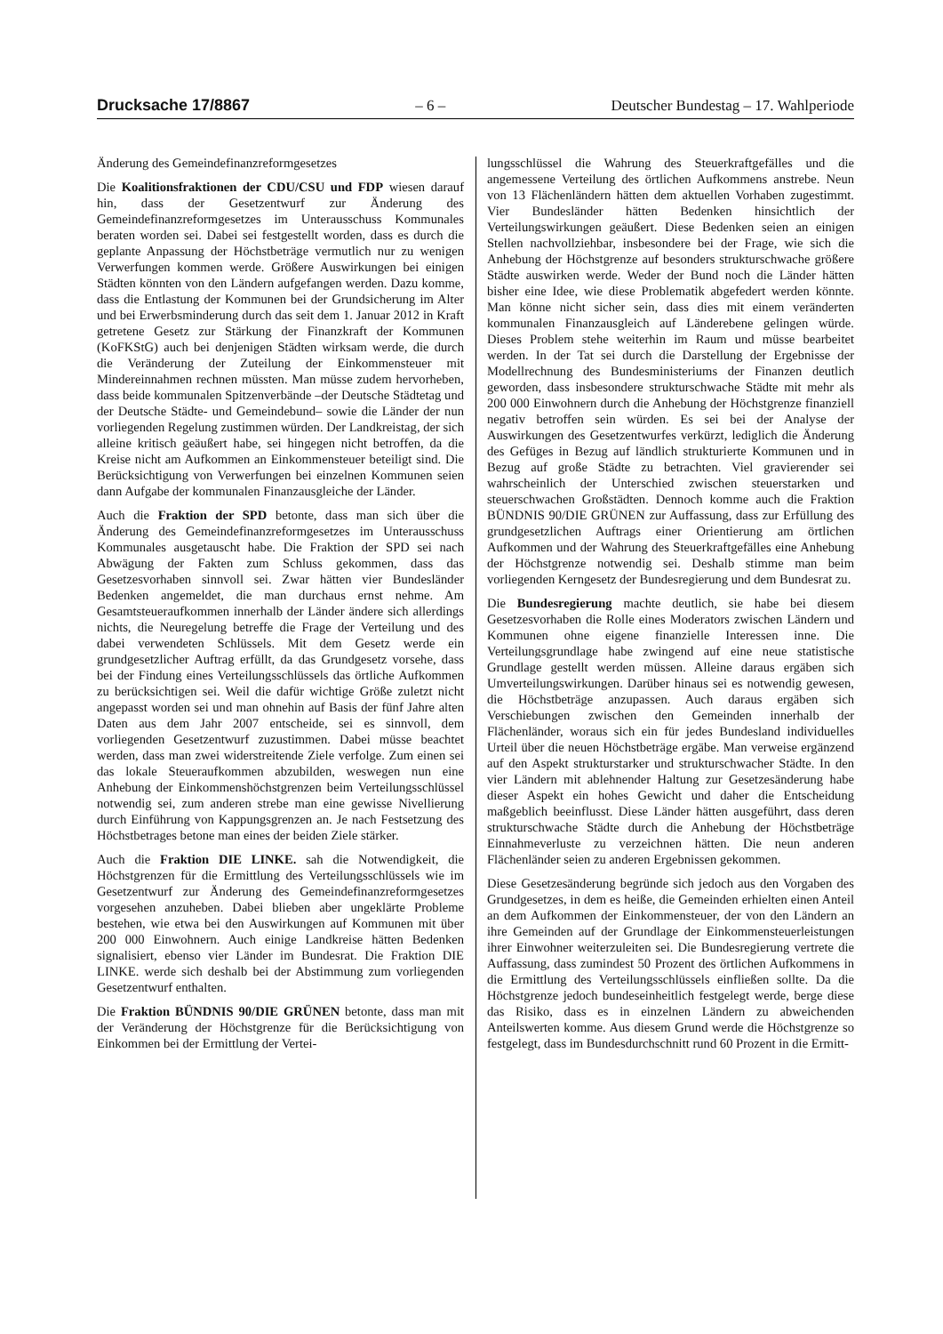Drucksache 17/8867 – 6 – Deutscher Bundestag – 17. Wahlperiode
Änderung des Gemeindefinanzreformgesetzes
Die Koalitionsfraktionen der CDU/CSU und FDP wiesen darauf hin, dass der Gesetzentwurf zur Änderung des Gemeindefinanzreformgesetzes im Unterausschuss Kommunales beraten worden sei. Dabei sei festgestellt worden, dass es durch die geplante Anpassung der Höchstbeträge vermutlich nur zu wenigen Verwerfungen kommen werde. Größere Auswirkungen bei einigen Städten könnten von den Ländern aufgefangen werden. Dazu komme, dass die Entlastung der Kommunen bei der Grundsicherung im Alter und bei Erwerbsminderung durch das seit dem 1. Januar 2012 in Kraft getretene Gesetz zur Stärkung der Finanzkraft der Kommunen (KoFKStG) auch bei denjenigen Städten wirksam werde, die durch die Veränderung der Zuteilung der Einkommensteuer mit Mindereinnahmen rechnen müssten. Man müsse zudem hervorheben, dass beide kommunalen Spitzenverbände –der Deutsche Städtetag und der Deutsche Städte- und Gemeindebund– sowie die Länder der nun vorliegenden Regelung zustimmen würden. Der Landkreistag, der sich alleine kritisch geäußert habe, sei hingegen nicht betroffen, da die Kreise nicht am Aufkommen an Einkommensteuer beteiligt sind. Die Berücksichtigung von Verwerfungen bei einzelnen Kommunen seien dann Aufgabe der kommunalen Finanzausgleiche der Länder.
Auch die Fraktion der SPD betonte, dass man sich über die Änderung des Gemeindefinanzreformgesetzes im Unterausschuss Kommunales ausgetauscht habe. Die Fraktion der SPD sei nach Abwägung der Fakten zum Schluss gekommen, dass das Gesetzesvorhaben sinnvoll sei. Zwar hätten vier Bundesländer Bedenken angemeldet, die man durchaus ernst nehme. Am Gesamtsteueraufkommen innerhalb der Länder ändere sich allerdings nichts, die Neuregelung betreffe die Frage der Verteilung und des dabei verwendeten Schlüssels. Mit dem Gesetz werde ein grundgesetzlicher Auftrag erfüllt, da das Grundgesetz vorsehe, dass bei der Findung eines Verteilungsschlüssels das örtliche Aufkommen zu berücksichtigen sei. Weil die dafür wichtige Größe zuletzt nicht angepasst worden sei und man ohnehin auf Basis der fünf Jahre alten Daten aus dem Jahr 2007 entscheide, sei es sinnvoll, dem vorliegenden Gesetzentwurf zuzustimmen. Dabei müsse beachtet werden, dass man zwei widerstreitende Ziele verfolge. Zum einen sei das lokale Steueraufkommen abzubilden, weswegen nun eine Anhebung der Einkommenshöchstgrenzen beim Verteilungsschlüssel notwendig sei, zum anderen strebe man eine gewisse Nivellierung durch Einführung von Kappungsgrenzen an. Je nach Festsetzung des Höchstbetrages betone man eines der beiden Ziele stärker.
Auch die Fraktion DIE LINKE. sah die Notwendigkeit, die Höchstgrenzen für die Ermittlung des Verteilungsschlüssels wie im Gesetzentwurf zur Änderung des Gemeindefinanzreformgesetzes vorgesehen anzuheben. Dabei blieben aber ungeklärte Probleme bestehen, wie etwa bei den Auswirkungen auf Kommunen mit über 200 000 Einwohnern. Auch einige Landkreise hätten Bedenken signalisiert, ebenso vier Länder im Bundesrat. Die Fraktion DIE LINKE. werde sich deshalb bei der Abstimmung zum vorliegenden Gesetzentwurf enthalten.
Die Fraktion BÜNDNIS 90/DIE GRÜNEN betonte, dass man mit der Veränderung der Höchstgrenze für die Berücksichtigung von Einkommen bei der Ermittlung der Vertei-
lungsschlüssel die Wahrung des Steuerkraftgefälles und die angemessene Verteilung des örtlichen Aufkommens anstrebe. Neun von 13 Flächenländern hätten dem aktuellen Vorhaben zugestimmt. Vier Bundesländer hätten Bedenken hinsichtlich der Verteilungswirkungen geäußert. Diese Bedenken seien an einigen Stellen nachvollziehbar, insbesondere bei der Frage, wie sich die Anhebung der Höchstgrenze auf besonders strukturschwache größere Städte auswirken werde. Weder der Bund noch die Länder hätten bisher eine Idee, wie diese Problematik abgefedert werden könnte. Man könne nicht sicher sein, dass dies mit einem veränderten kommunalen Finanzausgleich auf Länderebene gelingen würde. Dieses Problem stehe weiterhin im Raum und müsse bearbeitet werden. In der Tat sei durch die Darstellung der Ergebnisse der Modellrechnung des Bundesministeriums der Finanzen deutlich geworden, dass insbesondere strukturschwache Städte mit mehr als 200 000 Einwohnern durch die Anhebung der Höchstgrenze finanziell negativ betroffen sein würden. Es sei bei der Analyse der Auswirkungen des Gesetzentwurfes verkürzt, lediglich die Änderung des Gefüges in Bezug auf ländlich strukturierte Kommunen und in Bezug auf große Städte zu betrachten. Viel gravierender sei wahrscheinlich der Unterschied zwischen steuerstarken und steuerschwachen Großstädten. Dennoch komme auch die Fraktion BÜNDNIS 90/DIE GRÜNEN zur Auffassung, dass zur Erfüllung des grundgesetzlichen Auftrags einer Orientierung am örtlichen Aufkommen und der Wahrung des Steuerkraftgefälles eine Anhebung der Höchstgrenze notwendig sei. Deshalb stimme man beim vorliegenden Kerngesetz der Bundesregierung und dem Bundesrat zu.
Die Bundesregierung machte deutlich, sie habe bei diesem Gesetzesvorhaben die Rolle eines Moderators zwischen Ländern und Kommunen ohne eigene finanzielle Interessen inne. Die Verteilungsgrundlage habe zwingend auf eine neue statistische Grundlage gestellt werden müssen. Alleine daraus ergäben sich Umverteilungswirkungen. Darüber hinaus sei es notwendig gewesen, die Höchstbeträge anzupassen. Auch daraus ergäben sich Verschiebungen zwischen den Gemeinden innerhalb der Flächenländer, woraus sich ein für jedes Bundesland individuelles Urteil über die neuen Höchstbeträge ergäbe. Man verweise ergänzend auf den Aspekt strukturstarker und strukturschwacher Städte. In den vier Ländern mit ablehnender Haltung zur Gesetzesänderung habe dieser Aspekt ein hohes Gewicht und daher die Entscheidung maßgeblich beeinflusst. Diese Länder hätten ausgeführt, dass deren strukturschwache Städte durch die Anhebung der Höchstbeträge Einnahmeverluste zu verzeichnen hätten. Die neun anderen Flächenländer seien zu anderen Ergebnissen gekommen.
Diese Gesetzesänderung begründe sich jedoch aus den Vorgaben des Grundgesetzes, in dem es heiße, die Gemeinden erhielten einen Anteil an dem Aufkommen der Einkommensteuer, der von den Ländern an ihre Gemeinden auf der Grundlage der Einkommensteuerleistungen ihrer Einwohner weiterzuleiten sei. Die Bundesregierung vertrete die Auffassung, dass zumindest 50 Prozent des örtlichen Aufkommens in die Ermittlung des Verteilungsschlüssels einfließen sollte. Da die Höchstgrenze jedoch bundeseinheitlich festgelegt werde, berge diese das Risiko, dass es in einzelnen Ländern zu abweichenden Anteilswerten komme. Aus diesem Grund werde die Höchstgrenze so festgelegt, dass im Bundesdurchschnitt rund 60 Prozent in die Ermitt-